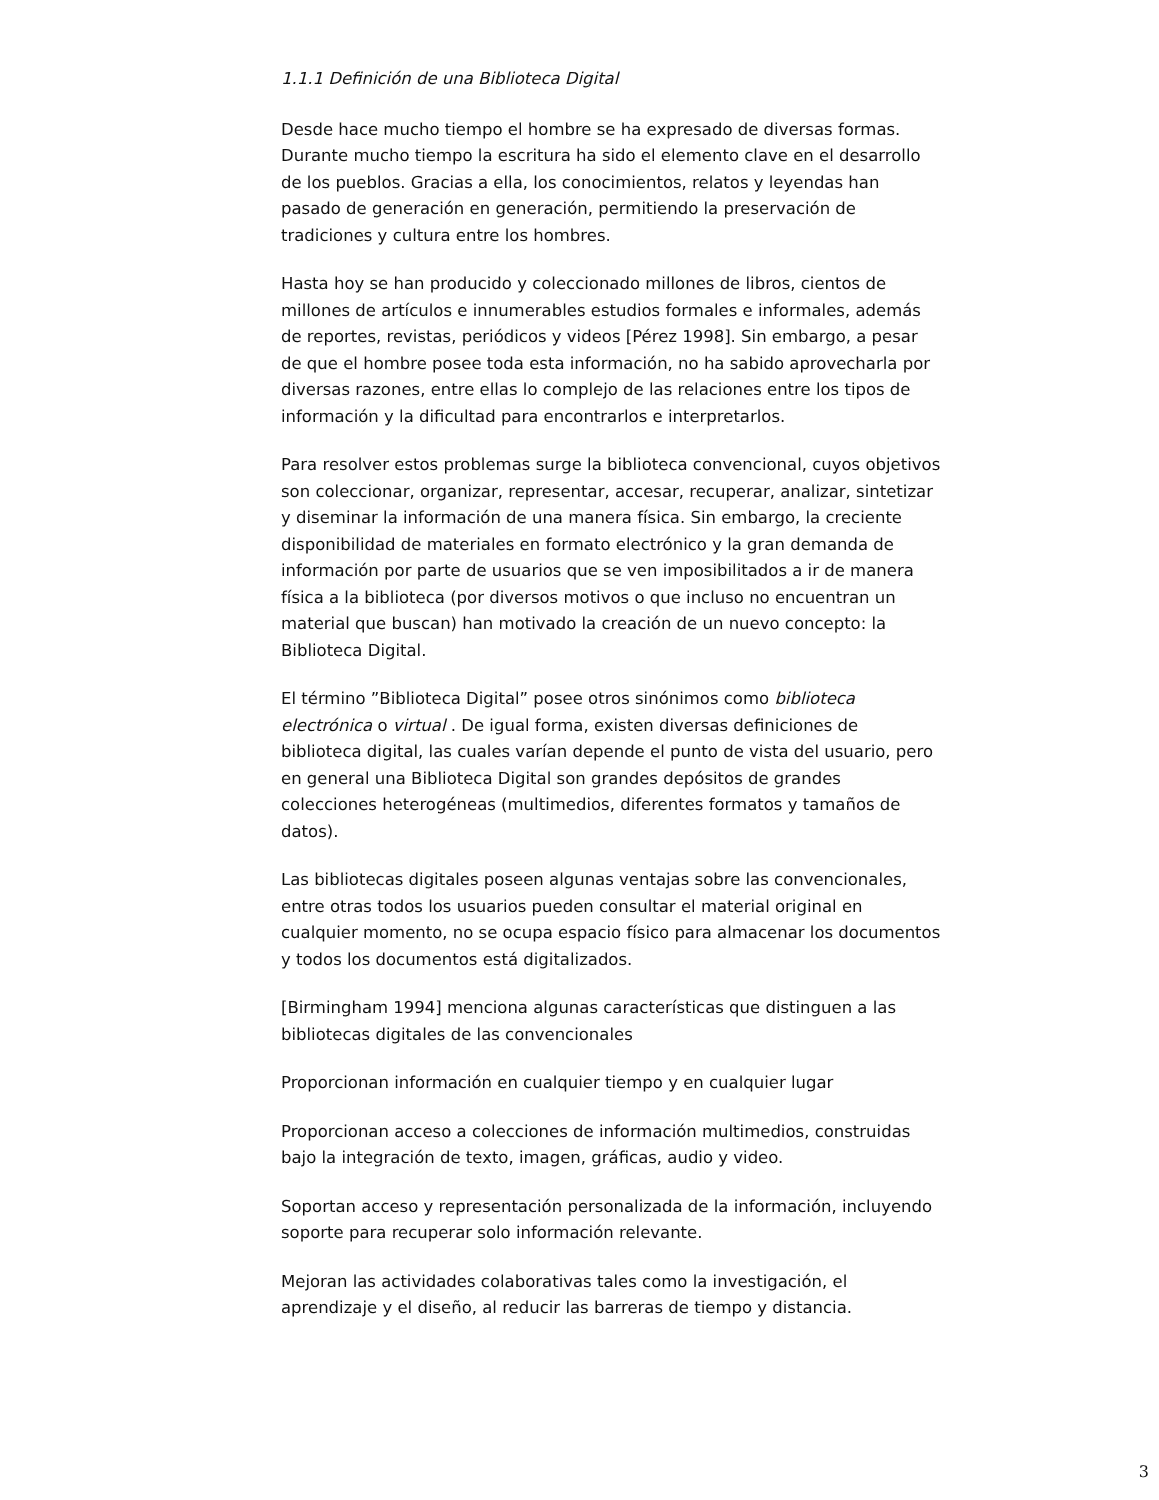1.1.1 Definición de una Biblioteca Digital
Desde hace mucho tiempo el hombre se ha expresado de diversas formas. Durante mucho tiempo la escritura ha sido el elemento clave en el desarrollo de los pueblos. Gracias a ella, los conocimientos, relatos y leyendas han pasado de generación en generación, permitiendo la preservación de tradiciones y cultura entre los hombres.
Hasta hoy se han producido y coleccionado millones de libros, cientos de millones de artículos e innumerables estudios formales e informales, además de reportes, revistas, periódicos y videos [Pérez 1998]. Sin embargo, a pesar de que el hombre posee toda esta información, no ha sabido aprovecharla por diversas razones, entre ellas lo complejo de las relaciones entre los tipos de información y la dificultad para encontrarlos e interpretarlos.
Para resolver estos problemas surge la biblioteca convencional, cuyos objetivos son coleccionar, organizar, representar, accesar, recuperar, analizar, sintetizar y diseminar la información de una manera física. Sin embargo, la creciente disponibilidad de materiales en formato electrónico y la gran demanda de información por parte de usuarios que se ven imposibilitados a ir de manera física a la biblioteca (por diversos motivos o que incluso no encuentran un material que buscan) han motivado la creación de un nuevo concepto: la Biblioteca Digital.
El término ”Biblioteca Digital” posee otros sinónimos como biblioteca electrónica o virtual . De igual forma, existen diversas definiciones de biblioteca digital, las cuales varían depende el punto de vista del usuario, pero en general una Biblioteca Digital son grandes depósitos de grandes colecciones heterogéneas (multimedios, diferentes formatos y tamaños de datos).
Las bibliotecas digitales poseen algunas ventajas sobre las convencionales, entre otras todos los usuarios pueden consultar el material original en cualquier momento, no se ocupa espacio físico para almacenar los documentos y todos los documentos está digitalizados.
[Birmingham 1994] menciona algunas características que distinguen a las bibliotecas digitales de las convencionales
Proporcionan información en cualquier tiempo y en cualquier lugar
Proporcionan acceso a colecciones de información multimedios, construidas bajo la integración de texto, imagen, gráficas, audio y video.
Soportan acceso y representación personalizada de la información, incluyendo soporte para recuperar solo información relevante.
Mejoran las actividades colaborativas tales como la investigación, el aprendizaje y el diseño, al reducir las barreras de tiempo y distancia.
3